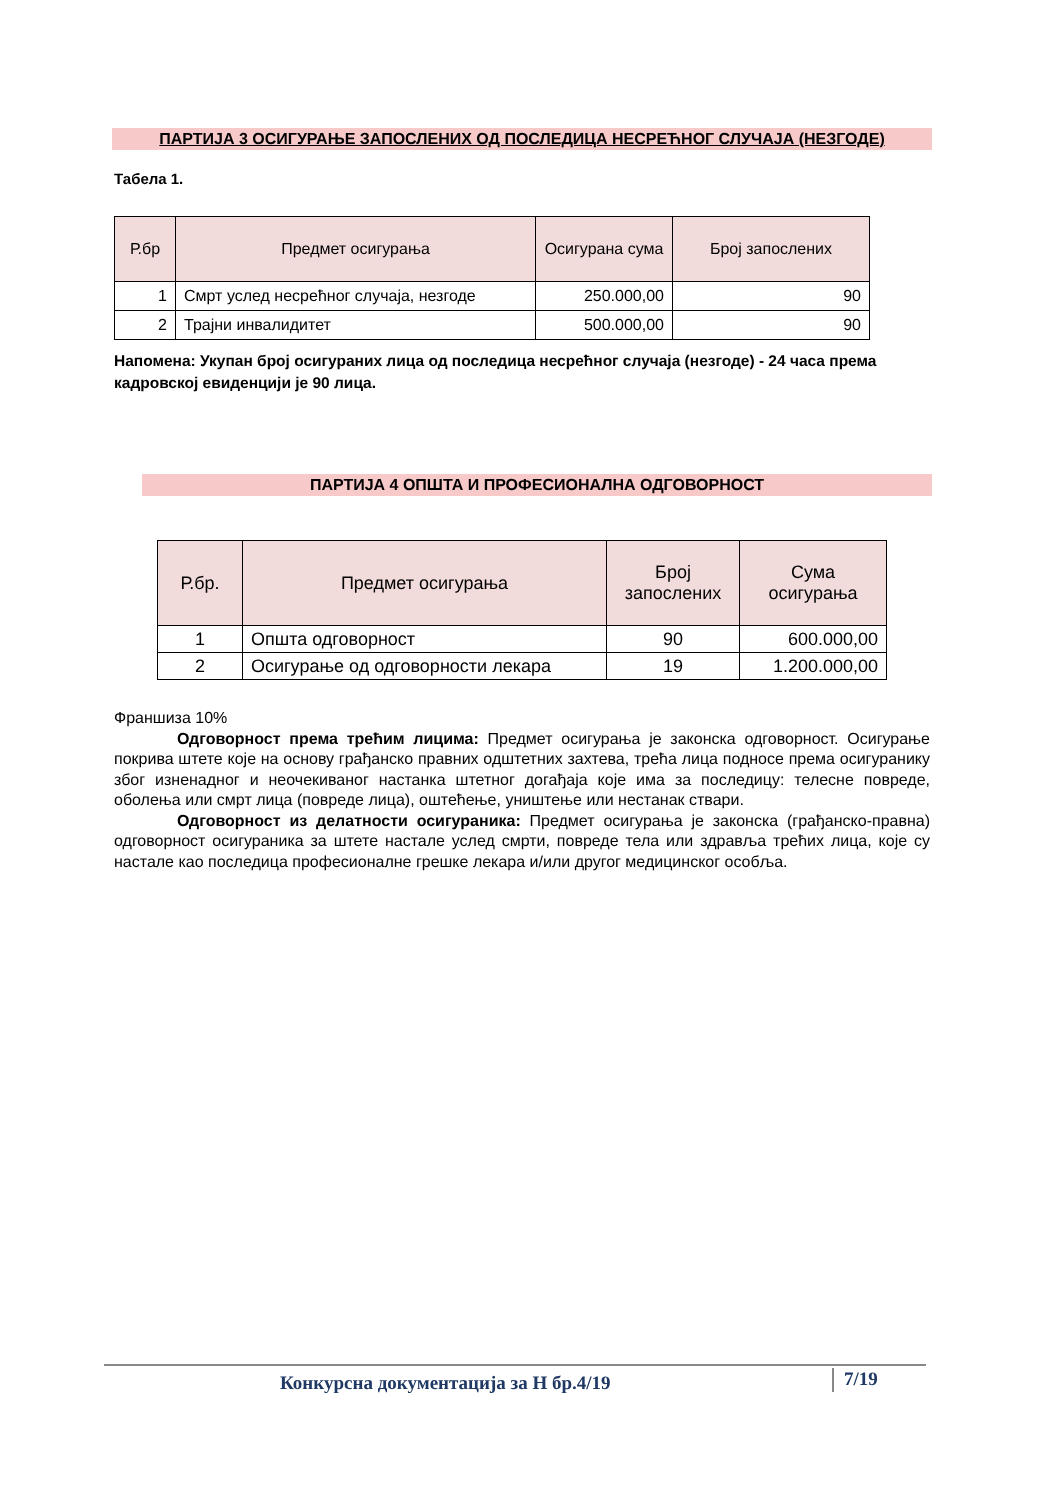ПАРТИЈА 3 ОСИГУРАЊЕ ЗАПОСЛЕНИХ ОД ПОСЛЕДИЦА НЕСРЕЋНОГ СЛУЧАЈА (НЕЗГОДЕ)
Табела 1.
| Р.бр | Предмет осигурања | Осигурана сума | Број запослених |
| --- | --- | --- | --- |
| 1 | Смрт услед несрећног случаја, незгоде | 250.000,00 | 90 |
| 2 | Трајни инвалидитет | 500.000,00 | 90 |
Напомена: Укупан број осигураних лица од последица несрећног случаја (незгоде) - 24 часа према кадровској евиденцији је 90 лица.
ПАРТИЈА 4 ОПШТА И ПРОФЕСИОНАЛНА ОДГОВОРНОСТ
| Р.бр. | Предмет осигурања | Број запослених | Сума осигурања |
| --- | --- | --- | --- |
| 1 | Општа одговорност | 90 | 600.000,00 |
| 2 | Осигурање од одговорности лекара | 19 | 1.200.000,00 |
Франшиза 10%
Одговорност према трећим лицима: Предмет осигурања је законска одговорност. Осигурање покрива штете које на основу грађанско правних одштетних захтева, трећа лица подносе према осигуранику због изненадног и неочекиваног настанка штетног догађаја које има за последицу: телесне повреде, оболења или смрт лица (повреде лица), оштећење, уништење или нестанак ствари.
Одговорност из делатности осигураника: Предмет осигурања је законска (грађанско-правна) одговорност осигураника за штете настале услед смрти, повреде тела или здравља трећих лица, које су настале као последица професионалне грешке лекара и/или другог медицинског особља.
Конкурсна документација за Н бр.4/19 7/19